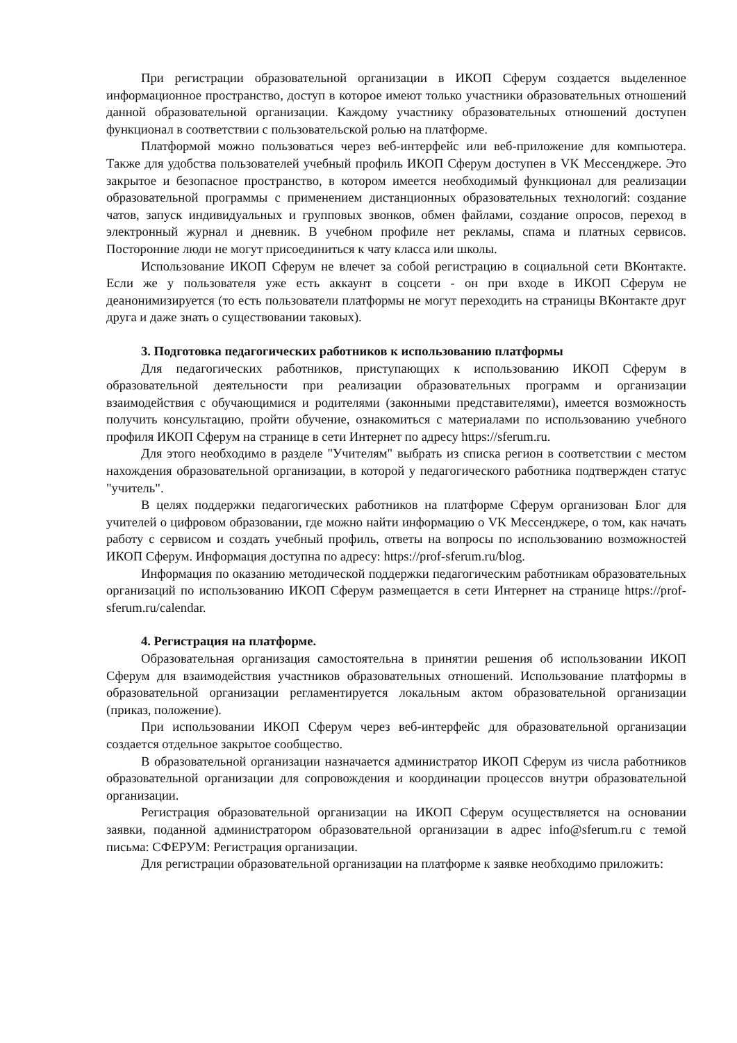При регистрации образовательной организации в ИКОП Сферум создается выделенное информационное пространство, доступ в которое имеют только участники образовательных отношений данной образовательной организации. Каждому участнику образовательных отношений доступен функционал в соответствии с пользовательской ролью на платформе.
Платформой можно пользоваться через веб-интерфейс или веб-приложение для компьютера. Также для удобства пользователей учебный профиль ИКОП Сферум доступен в VK Мессенджере. Это закрытое и безопасное пространство, в котором имеется необходимый функционал для реализации образовательной программы с применением дистанционных образовательных технологий: создание чатов, запуск индивидуальных и групповых звонков, обмен файлами, создание опросов, переход в электронный журнал и дневник. В учебном профиле нет рекламы, спама и платных сервисов. Посторонние люди не могут присоединиться к чату класса или школы.
Использование ИКОП Сферум не влечет за собой регистрацию в социальной сети ВКонтакте. Если же у пользователя уже есть аккаунт в соцсети - он при входе в ИКОП Сферум не деанонимизируется (то есть пользователи платформы не могут переходить на страницы ВКонтакте друг друга и даже знать о существовании таковых).
3. Подготовка педагогических работников к использованию платформы
Для педагогических работников, приступающих к использованию ИКОП Сферум в образовательной деятельности при реализации образовательных программ и организации взаимодействия с обучающимися и родителями (законными представителями), имеется возможность получить консультацию, пройти обучение, ознакомиться с материалами по использованию учебного профиля ИКОП Сферум на странице в сети Интернет по адресу https://sferum.ru.
Для этого необходимо в разделе "Учителям" выбрать из списка регион в соответствии с местом нахождения образовательной организации, в которой у педагогического работника подтвержден статус "учитель".
В целях поддержки педагогических работников на платформе Сферум организован Блог для учителей о цифровом образовании, где можно найти информацию о VK Мессенджере, о том, как начать работу с сервисом и создать учебный профиль, ответы на вопросы по использованию возможностей ИКОП Сферум. Информация доступна по адресу: https://prof-sferum.ru/blog.
Информация по оказанию методической поддержки педагогическим работникам образовательных организаций по использованию ИКОП Сферум размещается в сети Интернет на странице https://prof-sferum.ru/calendar.
4. Регистрация на платформе.
Образовательная организация самостоятельна в принятии решения об использовании ИКОП Сферум для взаимодействия участников образовательных отношений. Использование платформы в образовательной организации регламентируется локальным актом образовательной организации (приказ, положение).
При использовании ИКОП Сферум через веб-интерфейс для образовательной организации создается отдельное закрытое сообщество.
В образовательной организации назначается администратор ИКОП Сферум из числа работников образовательной организации для сопровождения и координации процессов внутри образовательной организации.
Регистрация образовательной организации на ИКОП Сферум осуществляется на основании заявки, поданной администратором образовательной организации в адрес info@sferum.ru с темой письма: СФЕРУМ: Регистрация организации.
Для регистрации образовательной организации на платформе к заявке необходимо приложить: